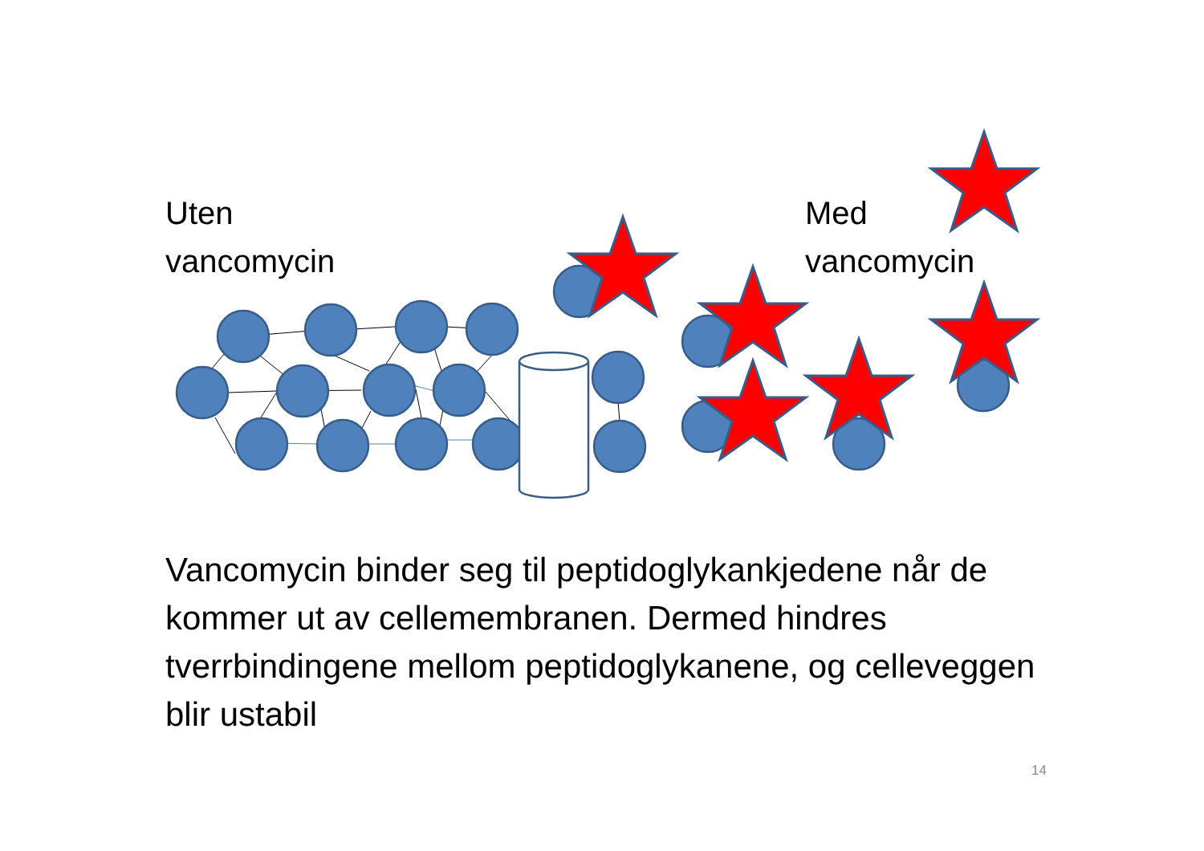Uten
vancomycin
Med
vancomycin
Vancomycin binder seg til peptidoglykankjedene når de kommer ut av cellemembranen. Dermed hindres tverrbindingene mellom peptidoglykanene, og celleveggen blir ustabil
14